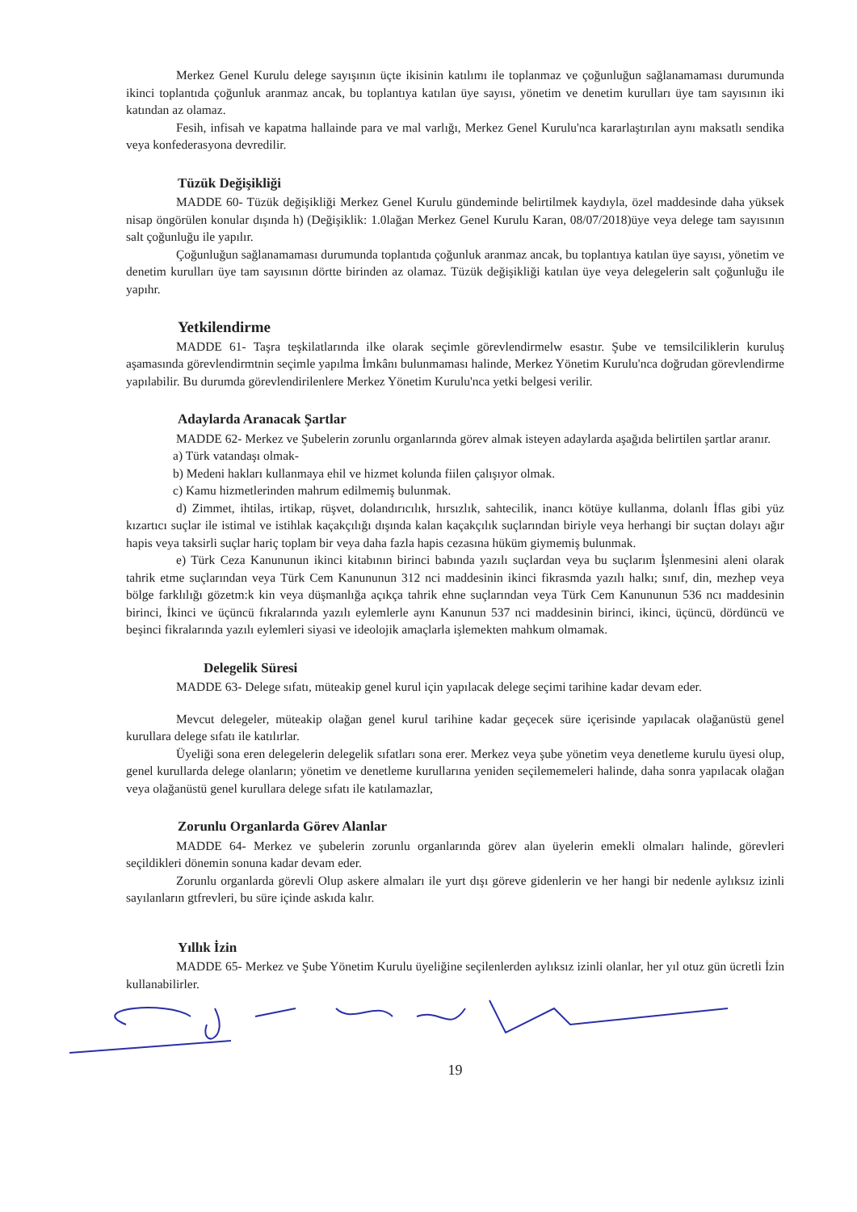Merkez Genel Kurulu delege sayışının üçte ikisinin katılımı ile toplanmaz ve çoğunluğun sağlanamaması durumunda ikinci toplantıda çoğunluk aranmaz ancak, bu toplantıya katılan üye sayısı, yönetim ve denetim kurulları üye tam sayısının iki katından az olamaz.
Fesih, infisah ve kapatma hallainde para ve mal varlığı, Merkez Genel Kurulu'nca kararlaştırılan aynı maksatlı sendika veya konfederasyona devredilir.
Tüzük Değişikliği
MADDE 60- Tüzük değişikliği Merkez Genel Kurulu gündeminde belirtilmek kaydıyla, özel maddesinde daha yüksek nisap öngörülen konular dışında h) (Değişiklik: 1.0lağan Merkez Genel Kurulu Karan, 08/07/2018)üye veya delege tam sayısının salt çoğunluğu ile yapılır.
Çoğunluğun sağlanamaması durumunda toplantıda çoğunluk aranmaz ancak, bu toplantıya katılan üye sayısı, yönetim ve denetim kurulları üye tam sayısının dörtte birinden az olamaz. Tüzük değişikliği katılan üye veya delegelerin salt çoğunluğu ile yapıhr.
Yetkilendirme
MADDE 61- Taşra teşkilatlarında ilke olarak seçimle görevlendirmelw esastır. Şube ve temsilciliklerin kuruluş aşamasında görevlendirmtnin seçimle yapılma İmkânı bulunmaması halinde, Merkez Yönetim Kurulu'nca doğrudan görevlendirme yapılabilir. Bu durumda görevlendirilenlere Merkez Yönetim Kurulu'nca yetki belgesi verilir.
Adaylarda Aranacak Şartlar
MADDE 62- Merkez ve Şubelerin zorunlu organlarında görev almak isteyen adaylarda aşağıda belirtilen şartlar aranır.
a) Türk vatandaşı olmak-
b) Medeni hakları kullanmaya ehil ve hizmet kolunda fiilen çalışıyor olmak.
c) Kamu hizmetlerinden mahrum edilmemiş bulunmak.
d) Zimmet, ihtilas, irtikap, rüşvet, dolandırıcılık, hırsızlık, sahtecilik, inancı kötüye kullanma, dolanlı İflas gibi yüz kızartıcı suçlar ile istimal ve istihlak kaçakçılığı dışında kalan kaçakçılık suçlarından biriyle veya herhangi bir suçtan dolayı ağır hapis veya taksirli suçlar hariç toplam bir veya daha fazla hapis cezasına hüküm giymemiş bulunmak.
e) Türk Ceza Kanununun ikinci kitabının birinci babında yazılı suçlardan veya bu suçlarım İşlenmesini aleni olarak tahrik etme suçlarından veya Türk Cem Kanununun 312 nci maddesinin ikinci fikrasmda yazılı halkı; sınıf, din, mezhep veya bölge farklılığı gözetm:k kin veya düşmanlığa açıkça tahrik ehne suçlarından veya Türk Cem Kanununun 536 ncı maddesinin birinci, İkinci ve üçüncü fıkralarında yazılı eylemlerle aynı Kanunun 537 nci maddesinin birinci, ikinci, üçüncü, dördüncü ve beşinci fikralarında yazılı eylemleri siyasi ve ideolojik amaçlarla işlemekten mahkum olmamak.
Delegelik Süresi
MADDE 63- Delege sıfatı, müteakip genel kurul için yapılacak delege seçimi tarihine kadar devam eder.
Mevcut delegeler, müteakip olağan genel kurul tarihine kadar geçecek süre içerisinde yapılacak olağanüstü genel kurullara delege sıfatı ile katılırlar.
Üyeliği sona eren delegelerin delegelik sıfatları sona erer. Merkez veya şube yönetim veya denetleme kurulu üyesi olup, genel kurullarda delege olanların; yönetim ve denetleme kurullarına yeniden seçilememeleri halinde, daha sonra yapılacak olağan veya olağanüstü genel kurullara delege sıfatı ile katılamazlar,
Zorunlu Organlarda Görev Alanlar
MADDE 64- Merkez ve şubelerin zorunlu organlarında görev alan üyelerin emekli olmaları halinde, görevleri seçildikleri dönemin sonuna kadar devam eder.
Zorunlu organlarda görevli Olup askere almaları ile yurt dışı göreve gidenlerin ve her hangi bir nedenle aylıksız izinli sayılanların gtfrevleri, bu süre içinde askıda kalır.
Yıllık İzin
MADDE 65- Merkez ve Şube Yönetim Kurulu üyeliğine seçilenlerden aylıksız izinli olanlar, her yıl otuz gün ücretli İzin kullanabilirler.
19